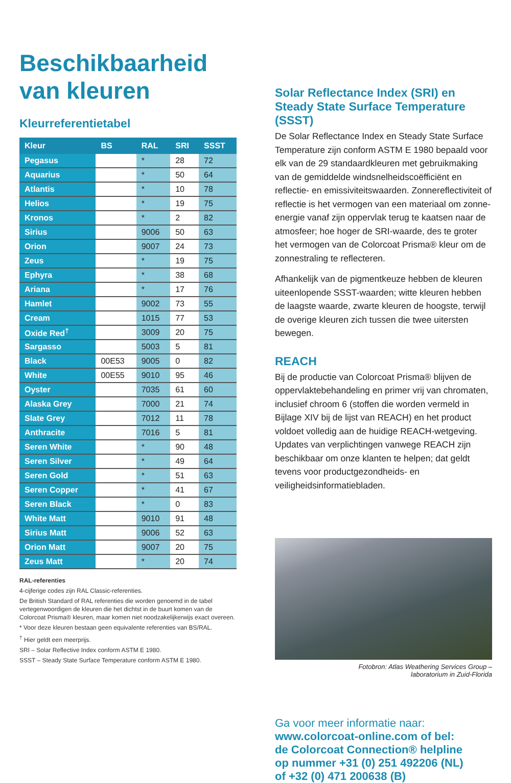Beschikbaarheid van kleuren
Kleurreferentietabel
| Kleur | BS | RAL | SRI | SSST |
| --- | --- | --- | --- | --- |
| Pegasus | | * | 28 | 72 |
| Aquarius | | * | 50 | 64 |
| Atlantis | | * | 10 | 78 |
| Helios | | * | 19 | 75 |
| Kronos | | * | 2 | 82 |
| Sirius | | 9006 | 50 | 63 |
| Orion | | 9007 | 24 | 73 |
| Zeus | | * | 19 | 75 |
| Ephyra | | * | 38 | 68 |
| Ariana | | * | 17 | 76 |
| Hamlet | | 9002 | 73 | 55 |
| Cream | | 1015 | 77 | 53 |
| Oxide Red<sup>†</sup> | | 3009 | 20 | 75 |
| Sargasso | | 5003 | 5 | 81 |
| Black | 00E53 | 9005 | 0 | 82 |
| White | 00E55 | 9010 | 95 | 46 |
| Oyster | | 7035 | 61 | 60 |
| Alaska Grey | | 7000 | 21 | 74 |
| Slate Grey | | 7012 | 11 | 78 |
| Anthracite | | 7016 | 5 | 81 |
| Seren White | | * | 90 | 48 |
| Seren Silver | | * | 49 | 64 |
| Seren Gold | | * | 51 | 63 |
| Seren Copper | | * | 41 | 67 |
| Seren Black | | * | 0 | 83 |
| White Matt | | 9010 | 91 | 48 |
| Sirius Matt | | 9006 | 52 | 63 |
| Orion Matt | | 9007 | 20 | 75 |
| Zeus Matt | | * | 20 | 74 |
RAL-referenties
4-cijferige codes zijn RAL Classic-referenties.
De British Standard of RAL referenties die worden genoemd in de tabel vertegenwoordigen de kleuren die het dichtst in de buurt komen van de Colorcoat Prisma® kleuren, maar komen niet noodzakelijkerwijs exact overeen.
* Voor deze kleuren bestaan geen equivalente referenties van BS/RAL.
<sup>†</sup> Hier geldt een meerprijs.
SRI – Solar Reflective Index conform ASTM E 1980.
SSST – Steady State Surface Temperature conform ASTM E 1980.
Solar Reflectance Index (SRI) en Steady State Surface Temperature (SSST)
De Solar Reflectance Index en Steady State Surface Temperature zijn conform ASTM E 1980 bepaald voor elk van de 29 standaardkleuren met gebruikmaking van de gemiddelde windsnelheidscoëfficiënt en reflectie- en emissiviteitswaarden. Zonnereflectiviteit of reflectie is het vermogen van een materiaal om zonne-energie vanaf zijn oppervlak terug te kaatsen naar de atmosfeer; hoe hoger de SRI-waarde, des te groter het vermogen van de Colorcoat Prisma® kleur om de zonnestraling te reflecteren.
Afhankelijk van de pigmentkeuze hebben de kleuren uiteenlopende SSST-waarden; witte kleuren hebben de laagste waarde, zwarte kleuren de hoogste, terwijl de overige kleuren zich tussen die twee uitersten bewegen.
REACH
Bij de productie van Colorcoat Prisma® blijven de oppervlaktebehandeling en primer vrij van chromaten, inclusief chroom 6 (stoffen die worden vermeld in Bijlage XIV bij de lijst van REACH) en het product voldoet volledig aan de huidige REACH-wetgeving. Updates van verplichtingen vanwege REACH zijn beschikbaar om onze klanten te helpen; dat geldt tevens voor productgezondheids- en veiligheidsinformatiebladen.
Fotobron: Atlas Weathering Services Group –
laboratorium in Zuid-Florida
Ga voor meer informatie naar:
www.colorcoat-online.com of bel:
de Colorcoat Connection® helpline
op nummer +31 (0) 251 492206 (NL)
of +32 (0) 471 200638 (B)